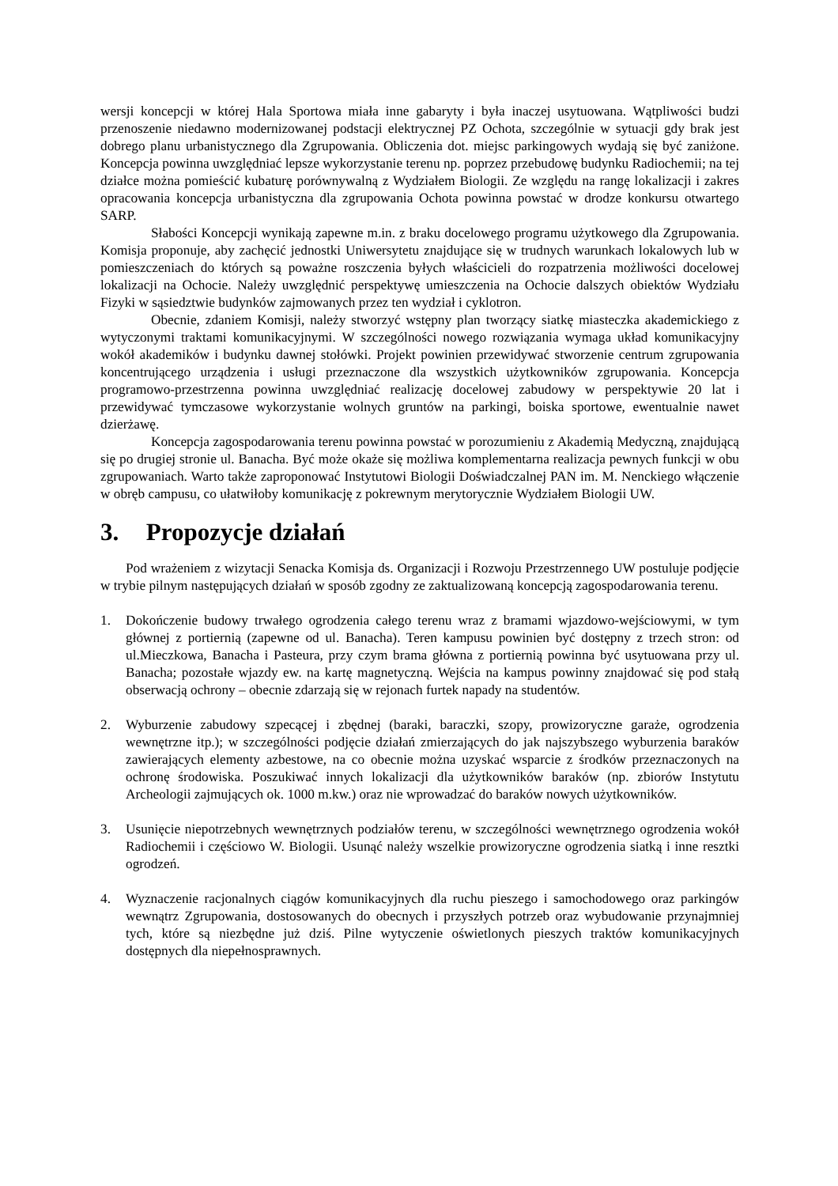wersji koncepcji w której Hala Sportowa miała inne gabaryty i była inaczej usytuowana. Wątpliwości budzi przenoszenie niedawno modernizowanej podstacji elektrycznej PZ Ochota, szczególnie w sytuacji gdy brak jest dobrego planu urbanistycznego dla Zgrupowania. Obliczenia dot. miejsc parkingowych wydają się być zaniżone. Koncepcja powinna uwzględniać lepsze wykorzystanie terenu np. poprzez przebudowę budynku Radiochemii; na tej działce można pomieścić kubaturę porównywalną z Wydziałem Biologii. Ze względu na rangę lokalizacji i zakres opracowania koncepcja urbanistyczna dla zgrupowania Ochota powinna powstać w drodze konkursu otwartego SARP.
Słabości Koncepcji wynikają zapewne m.in. z braku docelowego programu użytkowego dla Zgrupowania. Komisja proponuje, aby zachęcić jednostki Uniwersytetu znajdujące się w trudnych warunkach lokalowych lub w pomieszczeniach do których są poważne roszczenia byłych właścicieli do rozpatrzenia możliwości docelowej lokalizacji na Ochocie. Należy uwzględnić perspektywę umieszczenia na Ochocie dalszych obiektów Wydziału Fizyki w sąsiedztwie budynków zajmowanych przez ten wydział i cyklotron.
Obecnie, zdaniem Komisji, należy stworzyć wstępny plan tworzący siatkę miasteczka akademickiego z wytyczonymi traktami komunikacyjnymi. W szczególności nowego rozwiązania wymaga układ komunikacyjny wokół akademików i budynku dawnej stołówki. Projekt powinien przewidywać stworzenie centrum zgrupowania koncentrującego urządzenia i usługi przeznaczone dla wszystkich użytkowników zgrupowania. Koncepcja programowo-przestrzenna powinna uwzględniać realizację docelowej zabudowy w perspektywie 20 lat i przewidywać tymczasowe wykorzystanie wolnych gruntów na parkingi, boiska sportowe, ewentualnie nawet dzierżawę.
Koncepcja zagospodarowania terenu powinna powstać w porozumieniu z Akademią Medyczną, znajdującą się po drugiej stronie ul. Banacha. Być może okaże się możliwa komplementarna realizacja pewnych funkcji w obu zgrupowaniach. Warto także zaproponować Instytutowi Biologii Doświadczalnej PAN im. M. Nenckiego włączenie w obręb campusu, co ułatwiłoby komunikację z pokrewnym merytorycznie Wydziałem Biologii UW.
3. Propozycje działań
Pod wrażeniem z wizytacji Senacka Komisja ds. Organizacji i Rozwoju Przestrzennego UW postuluje podjęcie w trybie pilnym następujących działań w sposób zgodny ze zaktualizowaną koncepcją zagospodarowania terenu.
1. Dokończenie budowy trwałego ogrodzenia całego terenu wraz z bramami wjazdowo-wejściowymi, w tym głównej z portiernią (zapewne od ul. Banacha). Teren kampusu powinien być dostępny z trzech stron: od ul.Mieczkowa, Banacha i Pasteura, przy czym brama główna z portiernią powinna być usytuowana przy ul. Banacha; pozostałe wjazdy ew. na kartę magnetyczną. Wejścia na kampus powinny znajdować się pod stałą obserwacją ochrony – obecnie zdarzają się w rejonach furtek napady na studentów.
2. Wyburzenie zabudowy szpecącej i zbędnej (baraki, baraczki, szopy, prowizoryczne garaże, ogrodzenia wewnętrzne itp.); w szczególności podjęcie działań zmierzających do jak najszybszego wyburzenia baraków zawierających elementy azbestowe, na co obecnie można uzyskać wsparcie z środków przeznaczonych na ochronę środowiska. Poszukiwać innych lokalizacji dla użytkowników baraków (np. zbiorów Instytutu Archeologii zajmujących ok. 1000 m.kw.) oraz nie wprowadzać do baraków nowych użytkowników.
3. Usunięcie niepotrzebnych wewnętrznych podziałów terenu, w szczególności wewnętrznego ogrodzenia wokół Radiochemii i częściowo W. Biologii. Usunąć należy wszelkie prowizoryczne ogrodzenia siatką i inne resztki ogrodzeń.
4. Wyznaczenie racjonalnych ciągów komunikacyjnych dla ruchu pieszego i samochodowego oraz parkingów wewnątrz Zgrupowania, dostosowanych do obecnych i przyszłych potrzeb oraz wybudowanie przynajmniej tych, które są niezbędne już dziś. Pilne wytyczenie oświetlonych pieszych traktów komunikacyjnych dostępnych dla niepełnosprawnych.